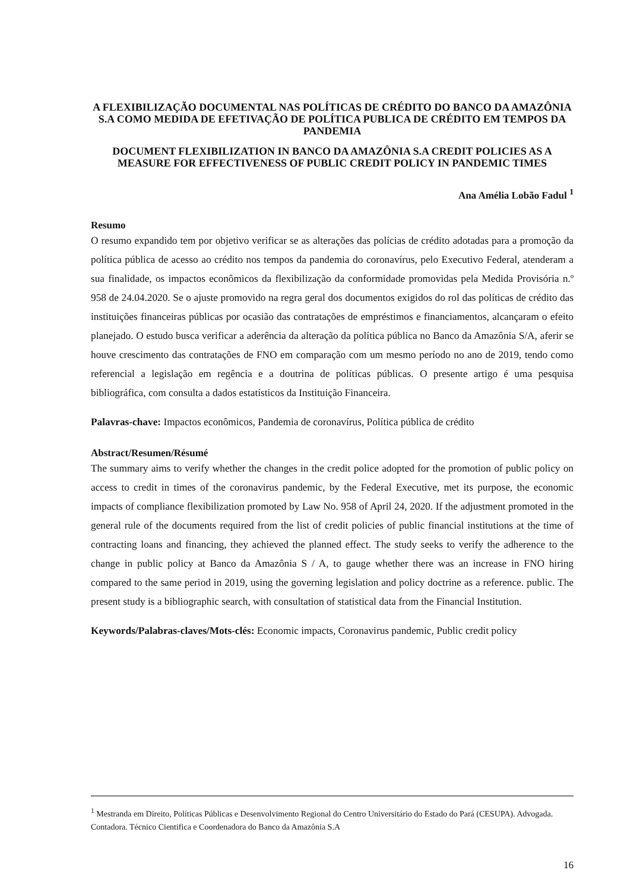A FLEXIBILIZAÇÃO DOCUMENTAL NAS POLÍTICAS DE CRÉDITO DO BANCO DA AMAZÔNIA S.A COMO MEDIDA DE EFETIVAÇÃO DE POLÍTICA PUBLICA DE CRÉDITO EM TEMPOS DA PANDEMIA
DOCUMENT FLEXIBILIZATION IN BANCO DA AMAZÔNIA S.A CREDIT POLICIES AS A MEASURE FOR EFFECTIVENESS OF PUBLIC CREDIT POLICY IN PANDEMIC TIMES
Ana Amélia Lobão Fadul <sup>1</sup>
Resumo
O resumo expandido tem por objetivo verificar se as alterações das polícias de crédito adotadas para a promoção da política pública de acesso ao crédito nos tempos da pandemia do coronavírus, pelo Executivo Federal, atenderam a sua finalidade, os impactos econômicos da flexibilização da conformidade promovidas pela Medida Provisória n.º 958 de 24.04.2020. Se o ajuste promovido na regra geral dos documentos exigidos do rol das políticas de crédito das instituições financeiras públicas por ocasião das contratações de empréstimos e financiamentos, alcançaram o efeito planejado. O estudo busca verificar a aderência da alteração da política pública no Banco da Amazônia S/A, aferir se houve crescimento das contratações de FNO em comparação com um mesmo período no ano de 2019, tendo como referencial a legislação em regência e a doutrina de políticas públicas. O presente artigo é uma pesquisa bibliográfica, com consulta a dados estatísticos da Instituição Financeira.
Palavras-chave: Impactos econômicos, Pandemia de coronavírus, Política pública de crédito
Abstract/Resumen/Résumé
The summary aims to verify whether the changes in the credit police adopted for the promotion of public policy on access to credit in times of the coronavirus pandemic, by the Federal Executive, met its purpose, the economic impacts of compliance flexibilization promoted by Law No. 958 of April 24, 2020. If the adjustment promoted in the general rule of the documents required from the list of credit policies of public financial institutions at the time of contracting loans and financing, they achieved the planned effect. The study seeks to verify the adherence to the change in public policy at Banco da Amazônia S / A, to gauge whether there was an increase in FNO hiring compared to the same period in 2019, using the governing legislation and policy doctrine as a reference. public. The present study is a bibliographic search, with consultation of statistical data from the Financial Institution.
Keywords/Palabras-claves/Mots-clés: Economic impacts, Coronavirus pandemic, Public credit policy
<sup>1</sup> Mestranda em Direito, Políticas Públicas e Desenvolvimento Regional do Centro Universitário do Estado do Pará (CESUPA). Advogada. Contadora. Técnico Cientifica e Coordenadora do Banco da Amazônia S.A
16